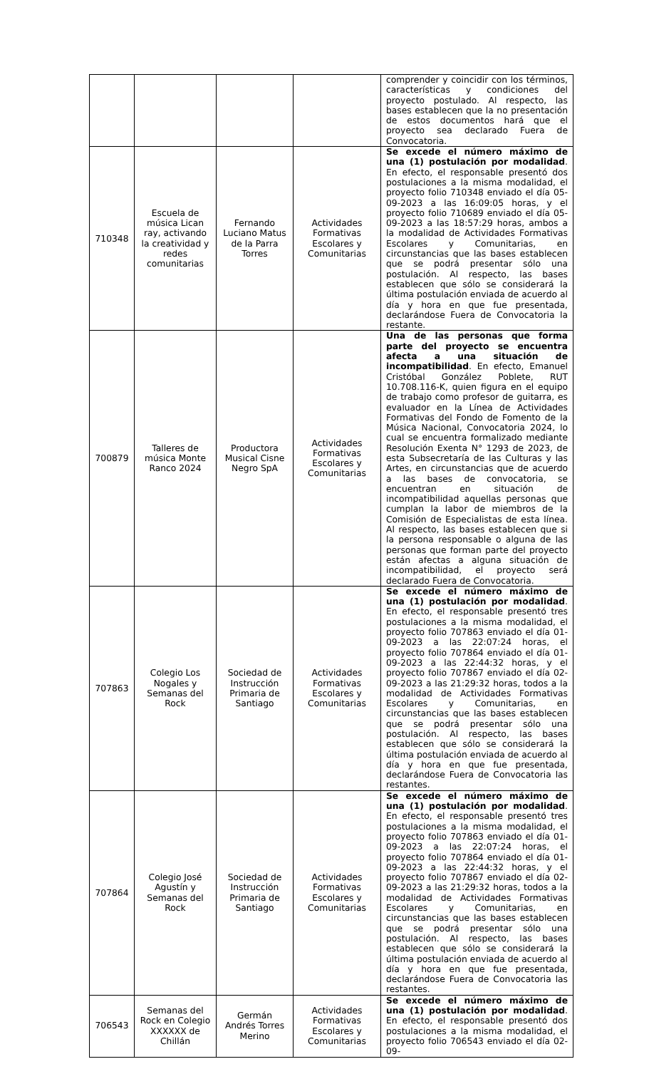| | | | | comprender y coincidir con los términos, características y condiciones del proyecto postulado. Al respecto, las bases establecen que la no presentación de estos documentos hará que el proyecto sea declarado Fuera de Convocatoria. |
| 710348 | Escuela de música Lican ray, activando la creatividad y redes comunitarias | Fernando Luciano Matus de la Parra Torres | Actividades Formativas Escolares y Comunitarias | Se excede el número máximo de una (1) postulación por modalidad . En efecto, el responsable presentó dos postulaciones a la misma modalidad, el proyecto folio 710348 enviado el día 05-09-2023 a las 16:09:05 horas, y el proyecto folio 710689 enviado el día 05-09-2023 a las 18:57:29 horas, ambos a la modalidad de Actividades Formativas Escolares y Comunitarias, en circunstancias que las bases establecen que se podrá presentar sólo una postulación. Al respecto, las bases establecen que sólo se considerará la última postulación enviada de acuerdo al día y hora en que fue presentada, declarándose Fuera de Convocatoria la restante. |
| 700879 | Talleres de música Monte Ranco 2024 | Productora Musical Cisne Negro SpA | Actividades Formativas Escolares y Comunitarias | Una de las personas que forma parte del proyecto se encuentra afecta a una situación de incompatibilidad . En efecto, Emanuel Cristóbal González Poblete, RUT 10.708.116-K, quien figura en el equipo de trabajo como profesor de guitarra, es evaluador en la Línea de Actividades Formativas del Fondo de Fomento de la Música Nacional, Convocatoria 2024, lo cual se encuentra formalizado mediante Resolución Exenta N° 1293 de 2023, de esta Subsecretaría de las Culturas y las Artes, en circunstancias que de acuerdo a las bases de convocatoria, se encuentran en situación de incompatibilidad aquellas personas que cumplan la labor de miembros de la Comisión de Especialistas de esta línea. Al respecto, las bases establecen que si la persona responsable o alguna de las personas que forman parte del proyecto están afectas a alguna situación de incompatibilidad, el proyecto será declarado Fuera de Convocatoria. |
| 707863 | Colegio Los Nogales y Semanas del Rock | Sociedad de Instrucción Primaria de Santiago | Actividades Formativas Escolares y Comunitarias | Se excede el número máximo de una (1) postulación por modalidad . En efecto, el responsable presentó tres postulaciones a la misma modalidad, el proyecto folio 707863 enviado el día 01-09-2023 a las 22:07:24 horas, el proyecto folio 707864 enviado el día 01-09-2023 a las 22:44:32 horas, y el proyecto folio 707867 enviado el día 02-09-2023 a las 21:29:32 horas, todos a la modalidad de Actividades Formativas Escolares y Comunitarias, en circunstancias que las bases establecen que se podrá presentar sólo una postulación. Al respecto, las bases establecen que sólo se considerará la última postulación enviada de acuerdo al día y hora en que fue presentada, declarándose Fuera de Convocatoria las restantes. |
| 707864 | Colegio José Agustín y Semanas del Rock | Sociedad de Instrucción Primaria de Santiago | Actividades Formativas Escolares y Comunitarias | Se excede el número máximo de una (1) postulación por modalidad . En efecto, el responsable presentó tres postulaciones a la misma modalidad, el proyecto folio 707863 enviado el día 01-09-2023 a las 22:07:24 horas, el proyecto folio 707864 enviado el día 01-09-2023 a las 22:44:32 horas, y el proyecto folio 707867 enviado el día 02-09-2023 a las 21:29:32 horas, todos a la modalidad de Actividades Formativas Escolares y Comunitarias, en circunstancias que las bases establecen que se podrá presentar sólo una postulación. Al respecto, las bases establecen que sólo se considerará la última postulación enviada de acuerdo al día y hora en que fue presentada, declarándose Fuera de Convocatoria las restantes. |
| 706543 | Semanas del Rock en Colegio XXXXXX de Chillán | Germán Andrés Torres Merino | Actividades Formativas Escolares y Comunitarias | Se excede el número máximo de una (1) postulación por modalidad . En efecto, el responsable presentó dos postulaciones a la misma modalidad, el proyecto folio 706543 enviado el día 02-09- |